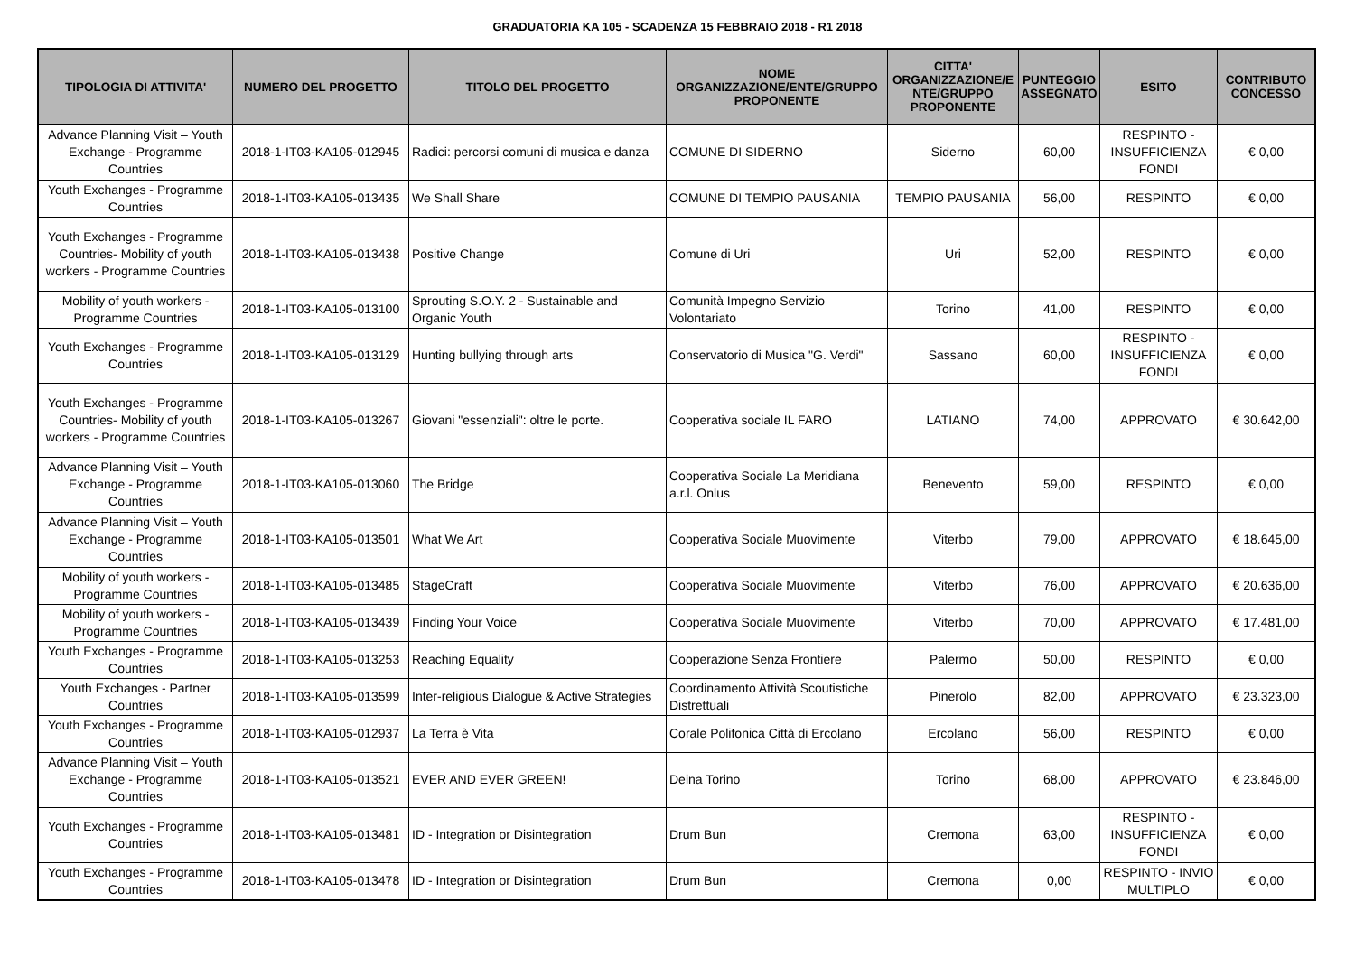GRADUATORIA KA 105 - SCADENZA 15 FEBBRAIO 2018 - R1 2018
| TIPOLOGIA DI ATTIVITA' | NUMERO DEL PROGETTO | TITOLO DEL PROGETTO | NOME ORGANIZZAZIONE/ENTE/GRUPPO PROPONENTE | CITTA' ORGANIZZAZIONE/E NTE/GRUPPO PROPONENTE | PUNTEGGIO ASSEGNATO | ESITO | CONTRIBUTO CONCESSO |
| --- | --- | --- | --- | --- | --- | --- | --- |
| Advance Planning Visit – Youth Exchange - Programme Countries | 2018-1-IT03-KA105-012945 | Radici: percorsi comuni di musica e danza | COMUNE DI SIDERNO | Siderno | 60,00 | RESPINTO - INSUFFICIENZA FONDI | € 0,00 |
| Youth Exchanges - Programme Countries | 2018-1-IT03-KA105-013435 | We Shall Share | COMUNE DI TEMPIO PAUSANIA | TEMPIO PAUSANIA | 56,00 | RESPINTO | € 0,00 |
| Youth Exchanges - Programme Countries- Mobility of youth workers - Programme Countries | 2018-1-IT03-KA105-013438 | Positive Change | Comune di Uri | Uri | 52,00 | RESPINTO | € 0,00 |
| Mobility of youth workers - Programme Countries | 2018-1-IT03-KA105-013100 | Sprouting S.O.Y. 2 - Sustainable and Organic Youth | Comunità Impegno Servizio Volontariato | Torino | 41,00 | RESPINTO | € 0,00 |
| Youth Exchanges - Programme Countries | 2018-1-IT03-KA105-013129 | Hunting bullying through arts | Conservatorio di Musica "G. Verdi" | Sassano | 60,00 | RESPINTO - INSUFFICIENZA FONDI | € 0,00 |
| Youth Exchanges - Programme Countries- Mobility of youth workers - Programme Countries | 2018-1-IT03-KA105-013267 | Giovani "essenziali": oltre le porte. | Cooperativa sociale IL FARO | LATIANO | 74,00 | APPROVATO | € 30.642,00 |
| Advance Planning Visit – Youth Exchange - Programme Countries | 2018-1-IT03-KA105-013060 | The Bridge | Cooperativa Sociale La Meridiana a.r.l. Onlus | Benevento | 59,00 | RESPINTO | € 0,00 |
| Advance Planning Visit – Youth Exchange - Programme Countries | 2018-1-IT03-KA105-013501 | What We Art | Cooperativa Sociale Muovimente | Viterbo | 79,00 | APPROVATO | € 18.645,00 |
| Mobility of youth workers - Programme Countries | 2018-1-IT03-KA105-013485 | StageCraft | Cooperativa Sociale Muovimente | Viterbo | 76,00 | APPROVATO | € 20.636,00 |
| Mobility of youth workers - Programme Countries | 2018-1-IT03-KA105-013439 | Finding Your Voice | Cooperativa Sociale Muovimente | Viterbo | 70,00 | APPROVATO | € 17.481,00 |
| Youth Exchanges - Programme Countries | 2018-1-IT03-KA105-013253 | Reaching Equality | Cooperazione Senza Frontiere | Palermo | 50,00 | RESPINTO | € 0,00 |
| Youth Exchanges - Partner Countries | 2018-1-IT03-KA105-013599 | Inter-religious Dialogue & Active Strategies | Coordinamento Attività Scoutistiche Distrettuali | Pinerolo | 82,00 | APPROVATO | € 23.323,00 |
| Youth Exchanges - Programme Countries | 2018-1-IT03-KA105-012937 | La Terra è Vita | Corale Polifonica Città di Ercolano | Ercolano | 56,00 | RESPINTO | € 0,00 |
| Advance Planning Visit – Youth Exchange - Programme Countries | 2018-1-IT03-KA105-013521 | EVER AND EVER GREEN! | Deina Torino | Torino | 68,00 | APPROVATO | € 23.846,00 |
| Youth Exchanges - Programme Countries | 2018-1-IT03-KA105-013481 | ID - Integration or Disintegration | Drum Bun | Cremona | 63,00 | RESPINTO - INSUFFICIENZA FONDI | € 0,00 |
| Youth Exchanges - Programme Countries | 2018-1-IT03-KA105-013478 | ID - Integration or Disintegration | Drum Bun | Cremona | 0,00 | RESPINTO - INVIO MULTIPLO | € 0,00 |